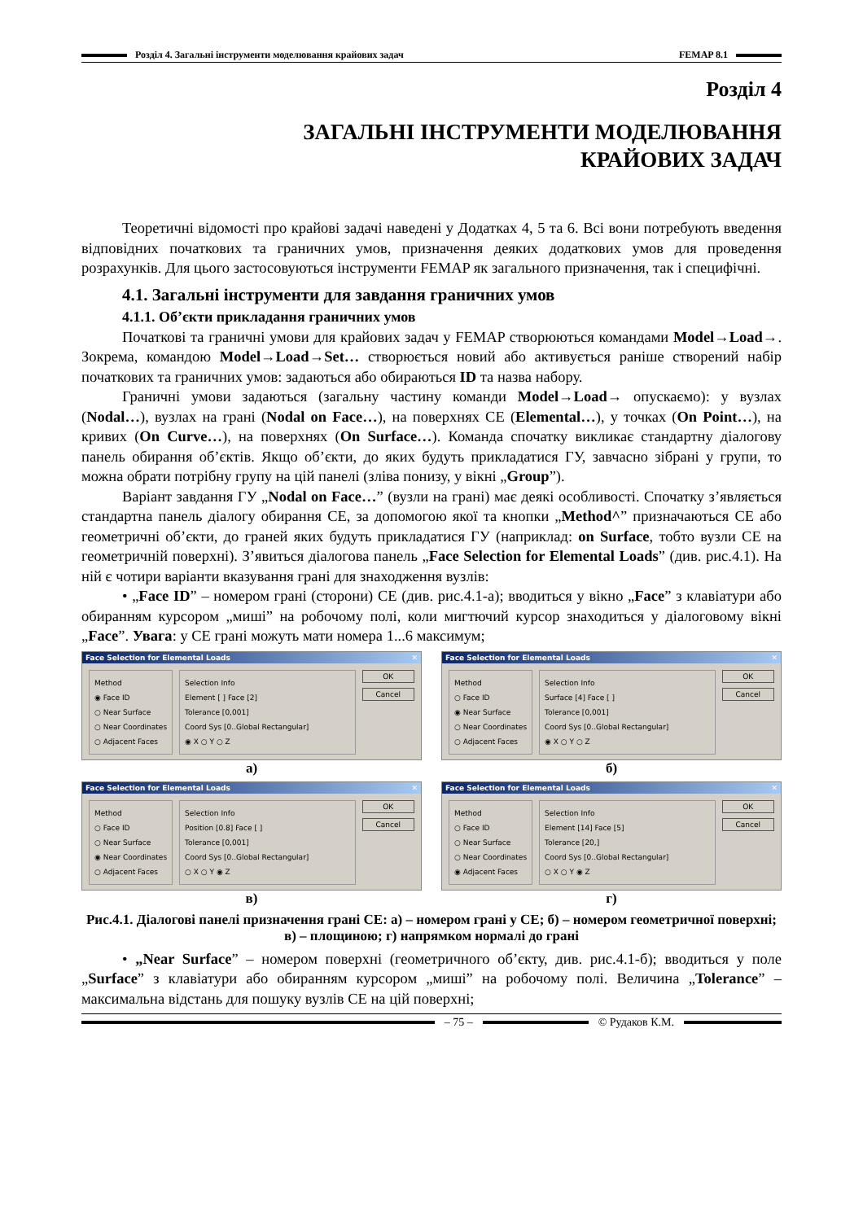Розділ 4. Загальні інструменти моделювання крайових задач FEMAP 8.1
Розділ 4
ЗАГАЛЬНІ ІНСТРУМЕНТИ МОДЕЛЮВАННЯ
КРАЙОВИХ ЗАДАЧ
Теоретичні відомості про крайові задачі наведені у Додатках 4, 5 та 6. Всі вони потребують введення відповідних початкових та граничних умов, призначення деяких додаткових умов для проведення розрахунків. Для цього застосовуються інструменти FEMAP як загального призначення, так і специфічні.
4.1. Загальні інструменти для завдання граничних умов
4.1.1. Об’єкти прикладання граничних умов
Початкові та граничні умови для крайових задач у FEMAP створюються командами Model→Load→. Зокрема, командою Model→Load→Set… створюється новий або активується раніше створений набір початкових та граничних умов: задаються або обираються ID та назва набору.
Граничні умови задаються (загальну частину команди Model→Load→ опускаємо): у вузлах (Nodal…), вузлах на грані (Nodal on Face…), на поверхнях СЕ (Elemental…), у точках (On Point…), на кривих (On Curve…), на поверхнях (On Surface…). Команда спочатку викликає стандартну діалогову панель обирання об’єктів. Якщо об’єкти, до яких будуть прикладатися ГУ, завчасно зібрані у групи, то можна обрати потрібну групу на цій панелі (зліва понизу, у вікні „Group”).
Варіант завдання ГУ „Nodal on Face…” (вузли на грані) має деякі особливості. Спочатку з’являється стандартна панель діалогу обирання СЕ, за допомогою якої та кнопки „Method^” призначаються СЕ або геометричні об’єкти, до граней яких будуть прикладатися ГУ (наприклад: on Surface, тобто вузли СЕ на геометричній поверхні). З’явиться діалогова панель „Face Selection for Elemental Loads” (див. рис.4.1). На ній є чотири варіанти вказування грані для знаходження вузлів:
• „Face ID” – номером грані (сторони) СЕ (див. рис.4.1-а); вводиться у вікно „Face” з клавіатури або обиранням курсором „миші” на робочому полі, коли мигтючий курсор знаходиться у діалоговому вікні „Face”. Увага: у СЕ грані можуть мати номера 1...6 максимум;
Face Selection for Elemental Loads ✕
Method
◉ Face ID
○ Near Surface
○ Near Coordinates
○ Adjacent Faces
Selection Info
Element [ ] Face [2]
Tolerance [0,001]
Coord Sys [0..Global Rectangular]
◉ X ○ Y ○ Z
OK
Cancel
а)
Face Selection for Elemental Loads ✕
Method
○ Face ID
◉ Near Surface
○ Near Coordinates
○ Adjacent Faces
Selection Info
Surface [4] Face [ ]
Tolerance [0,001]
Coord Sys [0..Global Rectangular]
◉ X ○ Y ○ Z
OK
Cancel
б)
Face Selection for Elemental Loads ✕
Method
○ Face ID
○ Near Surface
◉ Near Coordinates
○ Adjacent Faces
Selection Info
Position [0.8] Face [ ]
Tolerance [0,001]
Coord Sys [0..Global Rectangular]
○ X ○ Y ◉ Z
OK
Cancel
в)
Face Selection for Elemental Loads ✕
Method
○ Face ID
○ Near Surface
○ Near Coordinates
◉ Adjacent Faces
Selection Info
Element [14] Face [5]
Tolerance [20,]
Coord Sys [0..Global Rectangular]
○ X ○ Y ◉ Z
OK
Cancel
г)
Рис.4.1. Діалогові панелі призначення грані СЕ: а) – номером грані у СЕ; б) – номером геометричної поверхні; в) – площиною; г) напрямком нормалі до грані
• „Near Surface” – номером поверхні (геометричного об’єкту, див. рис.4.1-б); вводиться у поле „Surface” з клавіатури або обиранням курсором „миші” на робочому полі. Величина „Tolerance” – максимальна відстань для пошуку вузлів СЕ на цій поверхні;
– 75 – © Рудаков К.М.